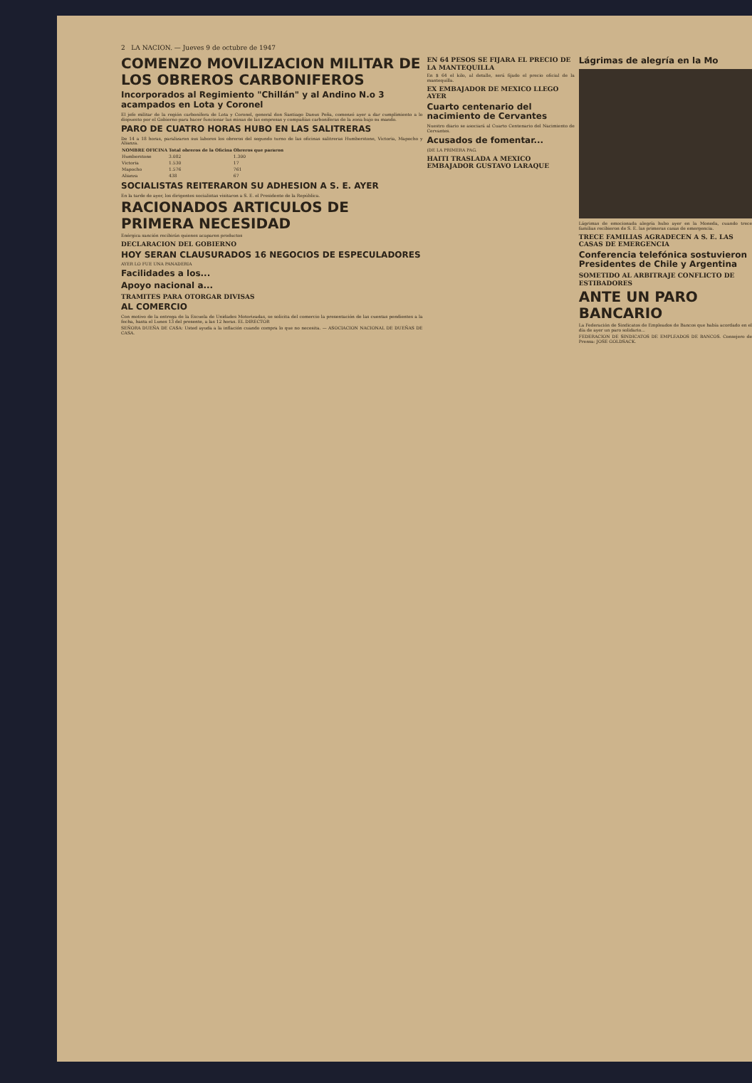2 LA NACION. — Jueves 9 de octubre de 1947
COMENZO MOVILIZACION MILITAR DE LOS OBREROS CARBONIFEROS
Incorporados al Regimiento "Chillán" y al Andino N.o 3 acampados en Lota y Coronel
El jefe militar de la región carbonífera de Lota y Coronel, general don Santiago Danus Peña, comenzó ayer a dar cumplimiento a lo dispuesto por el Gobierno para hacer funcionar las minas de las empresas y compañías carboníferas de la zona bajo su mando.
PARO DE CUATRO HORAS HUBO EN LAS SALITRERAS
De 14 a 18 horas, paralizaron sus labores los obreros del segundo turno de las oficinas salitreras Humberstone, Victoria, Mapocho y Alianza.
| NOMBRE OFICINA | Total obreros de la Oficina | Obreros que pararon |
| --- | --- | --- |
| Humberstone | 3.082 | 1.300 |
| Victoria | 1.530 | 17 |
| Mapocho | 1.576 | 761 |
| Alianza | 438 | 67 |
SOCIALISTAS REITERARON SU ADHESION A S. E. AYER
En la tarde de ayer, los dirigentes socialistas visitaron a S. E. el Presidente de la República.
RACIONADOS ARTICULOS DE PRIMERA NECESIDAD
Enérgica sanción recibirán quienes acaparen productos
DECLARACION DEL GOBIERNO
HOY SERAN CLAUSURADOS 16 NEGOCIOS DE ESPECULADORES
AYER LO FUE UNA PANADERIA
Facilidades a los...
Apoyo nacional a...
TRAMITES PARA OTORGAR DIVISAS
AL COMERCIO
Con motivo de la entrega de la Escuela de Unidades Motorizadas, se solicita del comercio la presentación de las cuentas pendientes a la fecha, hasta el Lunes 13 del presente, a las 12 horas. EL DIRECTOR
SEÑORA DUEÑA DE CASA: Usted ayuda a la inflación cuando compra lo que no necesita. — ASOCIACION NACIONAL DE DUEÑAS DE CASA.
EN 64 PESOS SE FIJARA EL PRECIO DE LA MANTEQUILLA
En $ 64 el kilo, al detalle, será fijado el precio oficial de la mantequilla.
EX EMBAJADOR DE MEXICO LLEGO AYER
Cuarto centenario del nacimiento de Cervantes
Nuestro diario se asociará al Cuarto Centenario del Nacimiento de Cervantes.
Acusados de fomentar...
(DE LA PRIMERA PAG.
HAITI TRASLADA A MEXICO EMBAJADOR GUSTAVO LARAQUE
Lágrimas de alegría en la Mo
Lágrimas de emocionada alegría hubo ayer en la Moneda, cuando trece familias recibieron de S. E. las primeras casas de emergencia.
TRECE FAMILIAS AGRADECEN A S. E. LAS CASAS DE EMERGENCIA
Conferencia telefónica sostuvieron Presidentes de Chile y Argentina
SOMETIDO AL ARBITRAJE CONFLICTO DE ESTIBADORES
ANTE UN PARO BANCARIO
La Federación de Sindicatos de Empleados de Bancos que había acordado en el día de ayer un paro solidario...
FEDERACION DE SINDICATOS DE EMPLEADOS DE BANCOS. Consejero de Prensa: JOSE GOLDSACK.